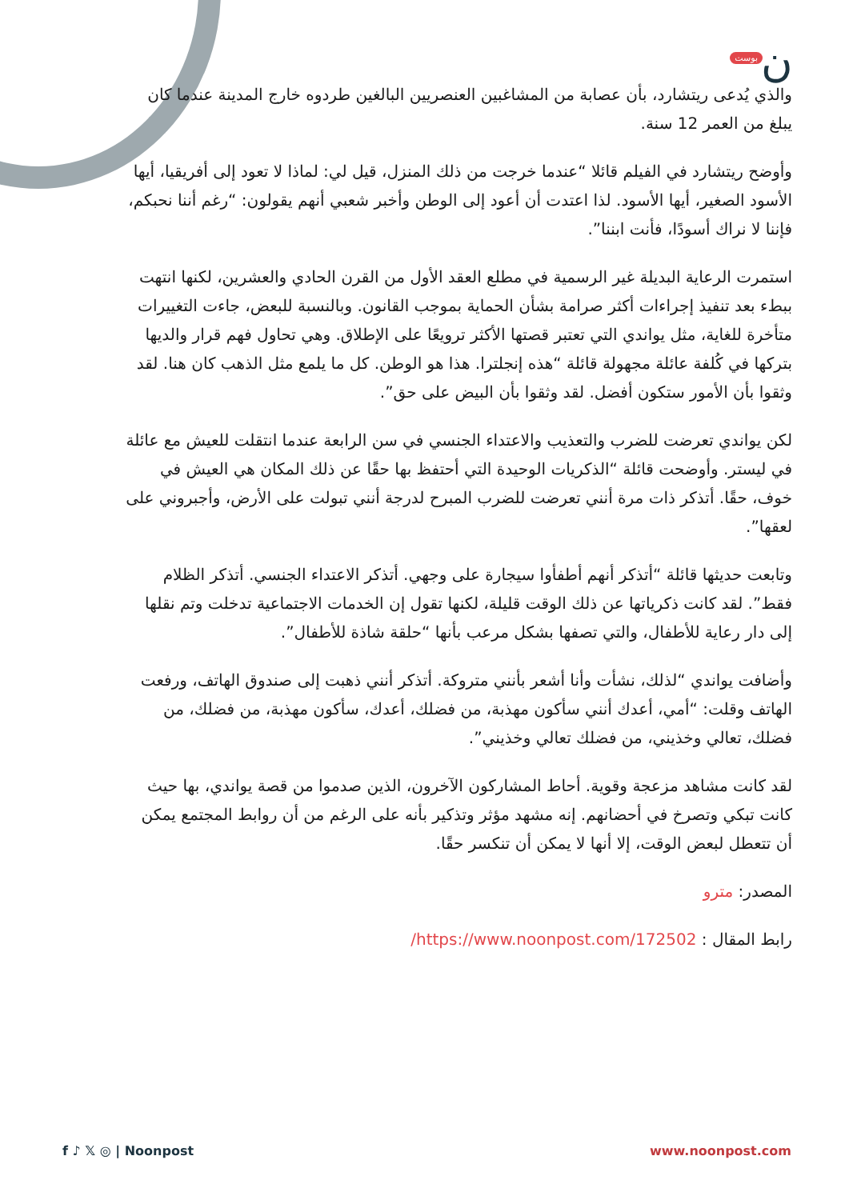ن بوست
والذي يُدعى ريتشارد، بأن عصابة من المشاغبين العنصريين البالغين طردوه خارج المدينة عندما كان يبلغ من العمر 12 سنة.
وأوضح ريتشارد في الفيلم قائلا “عندما خرجت من ذلك المنزل، قيل لي: لماذا لا تعود إلى أفريقيا، أيها الأسود الصغير، أيها الأسود. لذا اعتدت أن أعود إلى الوطن وأخبر شعبي أنهم يقولون: “رغم أننا نحبكم، فإننا لا نراك أسودًا، فأنت ابننا”.
استمرت الرعاية البديلة غير الرسمية في مطلع العقد الأول من القرن الحادي والعشرين، لكنها انتهت ببطء بعد تنفيذ إجراءات أكثر صرامة بشأن الحماية بموجب القانون. وبالنسبة للبعض، جاءت التغييرات متأخرة للغاية، مثل يواندي التي تعتبر قصتها الأكثر ترويعًا على الإطلاق. وهي تحاول فهم قرار والديها بتركها في كُلفة عائلة مجهولة قائلة “هذه إنجلترا. هذا هو الوطن. كل ما يلمع مثل الذهب كان هنا. لقد وثقوا بأن الأمور ستكون أفضل. لقد وثقوا بأن البيض على حق”.
لكن يواندي تعرضت للضرب والتعذيب والاعتداء الجنسي في سن الرابعة عندما انتقلت للعيش مع عائلة في ليستر. وأوضحت قائلة “الذكريات الوحيدة التي أحتفظ بها حقًا عن ذلك المكان هي العيش في خوف، حقًا. أتذكر ذات مرة أنني تعرضت للضرب المبرح لدرجة أنني تبولت على الأرض، وأجبروني على لعقها”.
وتابعت حديثها قائلة “أتذكر أنهم أطفأوا سيجارة على وجهي. أتذكر الاعتداء الجنسي. أتذكر الظلام فقط”. لقد كانت ذكرياتها عن ذلك الوقت قليلة، لكنها تقول إن الخدمات الاجتماعية تدخلت وتم نقلها إلى دار رعاية للأطفال، والتي تصفها بشكل مرعب بأنها “حلقة شاذة للأطفال”.
وأضافت يواندي “لذلك، نشأت وأنا أشعر بأنني متروكة. أتذكر أنني ذهبت إلى صندوق الهاتف، ورفعت الهاتف وقلت: “أمي، أعدك أنني سأكون مهذبة، من فضلك، أعدك، سأكون مهذبة، من فضلك، من فضلك، تعالي وخذيني، من فضلك تعالي وخذيني”.
لقد كانت مشاهد مزعجة وقوية. أحاط المشاركون الآخرون، الذين صدموا من قصة يواندي، بها حيث كانت تبكي وتصرخ في أحضانهم. إنه مشهد مؤثر وتذكير بأنه على الرغم من أن روابط المجتمع يمكن أن تتعطل لبعض الوقت، إلا أنها لا يمكن أن تنكسر حقًا.
المصدر: مترو
رابط المقال : https://www.noonpost.com/172502/
f ♪ 𝕏 ◎ | Noonpost www.noonpost.com